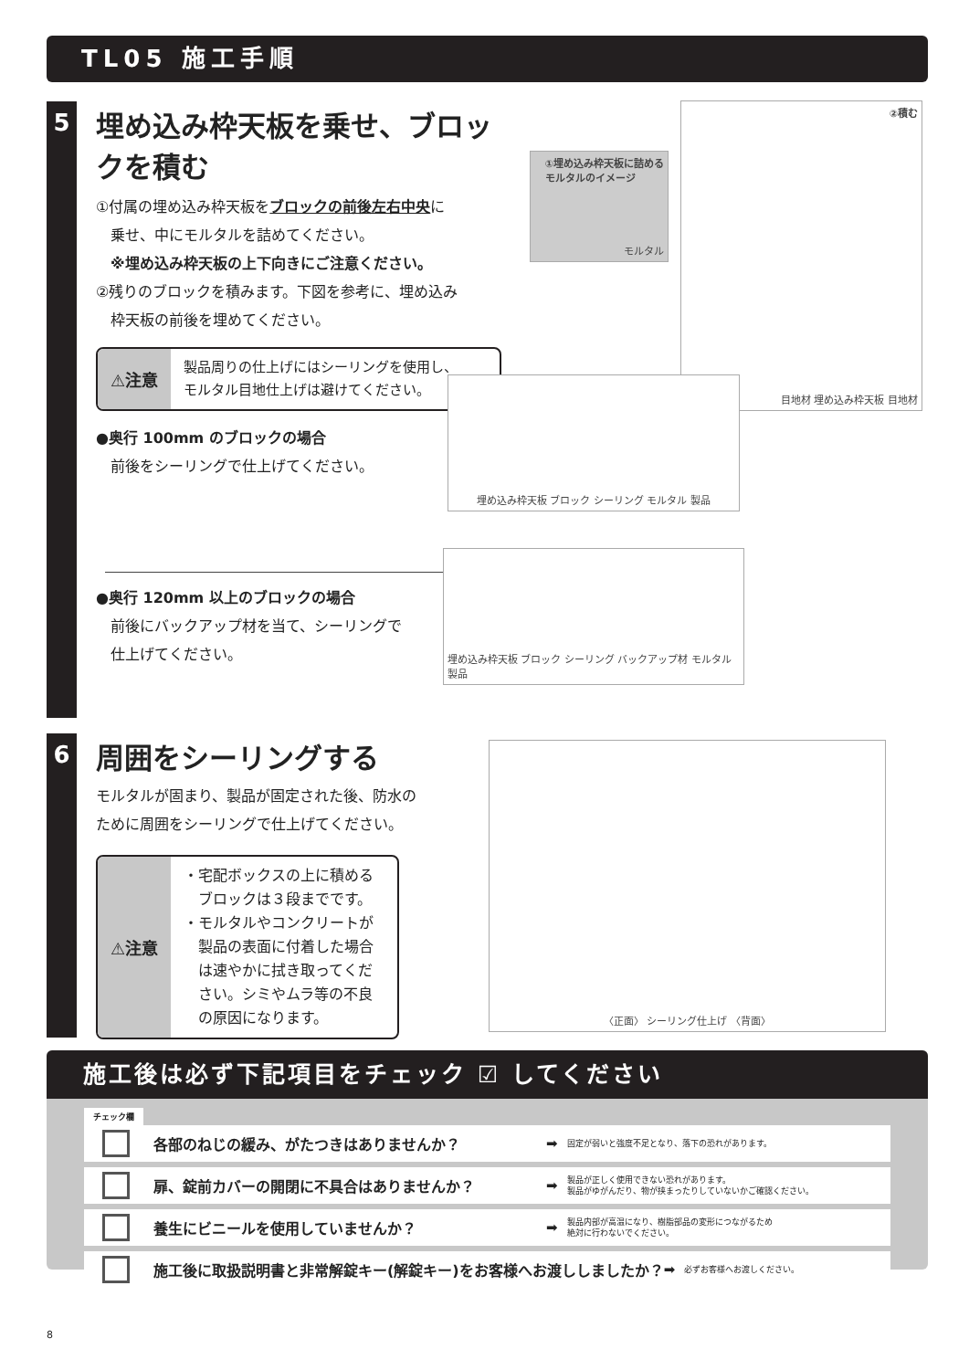TL05 施工手順
5
埋め込み枠天板を乗せ、ブロックを積む
①付属の埋め込み枠天板をブロックの前後左右中央に
　乗せ、中にモルタルを詰めてください。
　※埋め込み枠天板の上下向きにご注意ください。
②残りのブロックを積みます。下図を参考に、埋め込み
　枠天板の前後を埋めてください。
⚠注意
製品周りの仕上げにはシーリングを使用し、
モルタル目地仕上げは避けてください。
●奥行 100mm のブロックの場合
　前後をシーリングで仕上げてください。
●奥行 120mm 以上のブロックの場合
　前後にバックアップ材を当て、シーリングで
　仕上げてください。
①埋め込み枠天板に詰める
モルタルのイメージ
モルタル
②積む
目地材 埋め込み枠天板 目地材
埋め込み枠天板 ブロック シーリング モルタル 製品
埋め込み枠天板 ブロック シーリング バックアップ材 モルタル 製品
6
周囲をシーリングする
モルタルが固まり、製品が固定された後、防水の
ために周囲をシーリングで仕上げてください。
⚠注意
・宅配ボックスの上に積める
　ブロックは３段までです。
・モルタルやコンクリートが
　製品の表面に付着した場合
　は速やかに拭き取ってくだ
　さい。シミやムラ等の不良
　の原因になります。
〈正面〉 シーリング仕上げ 〈背面〉
施工後は必ず下記項目をチェック ☑ してください
チェック欄
各部のねじの緩み、がたつきはありませんか？
➡
固定が弱いと強度不足となり、落下の恐れがあります。
扉、錠前カバーの開閉に不具合はありませんか？
➡
製品が正しく使用できない恐れがあります。
製品がゆがんだり、物が挟まったりしていないかご確認ください。
養生にビニールを使用していませんか？
➡
製品内部が高温になり、樹脂部品の変形につながるため
絶対に行わないでください。
施工後に取扱説明書と非常解錠キー(解錠キー)をお客様へお渡ししましたか？
➡
必ずお客様へお渡しください。
8